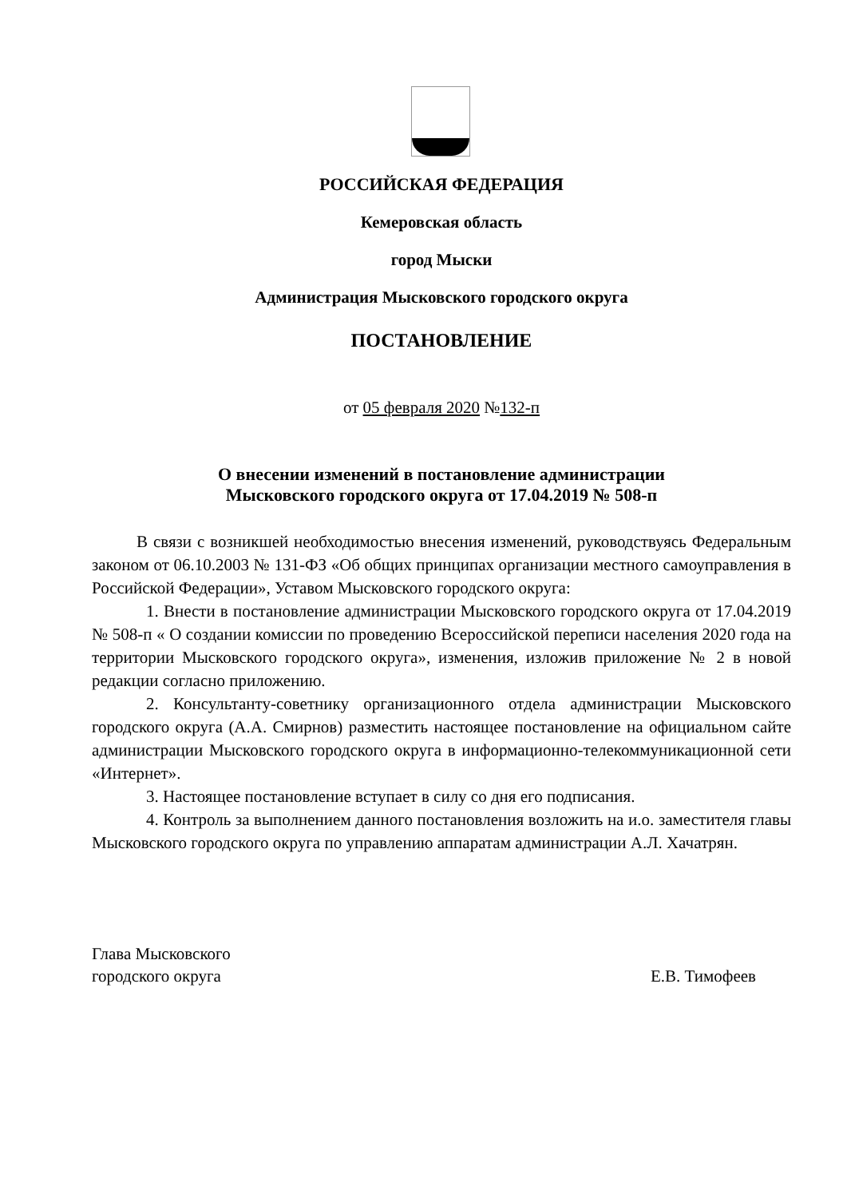РОССИЙСКАЯ ФЕДЕРАЦИЯ
Кемеровская область
город Мыски
Администрация Мысковского городского округа
ПОСТАНОВЛЕНИЕ
от 05 февраля 2020 №132-п
О внесении изменений в постановление администрации
Мысковского городского округа от 17.04.2019 № 508-п
В связи с возникшей необходимостью внесения изменений, руководствуясь Федеральным законом от 06.10.2003 № 131-ФЗ «Об общих принципах организации местного самоуправления в Российской Федерации», Уставом Мысковского городского округа:
1. Внести в постановление администрации Мысковского городского округа от 17.04.2019 № 508-п « О создании комиссии по проведению Всероссийской переписи населения 2020 года на территории Мысковского городского округа», изменения, изложив приложение № 2 в новой редакции согласно приложению.
2. Консультанту-советнику организационного отдела администрации Мысковского городского округа (А.А. Смирнов) разместить настоящее постановление на официальном сайте администрации Мысковского городского округа в информационно-телекоммуникационной сети «Интернет».
3. Настоящее постановление вступает в силу со дня его подписания.
4. Контроль за выполнением данного постановления возложить на и.о. заместителя главы Мысковского городского округа по управлению аппаратам администрации А.Л. Хачатрян.
Глава Мысковского
городского округа
Е.В. Тимофеев